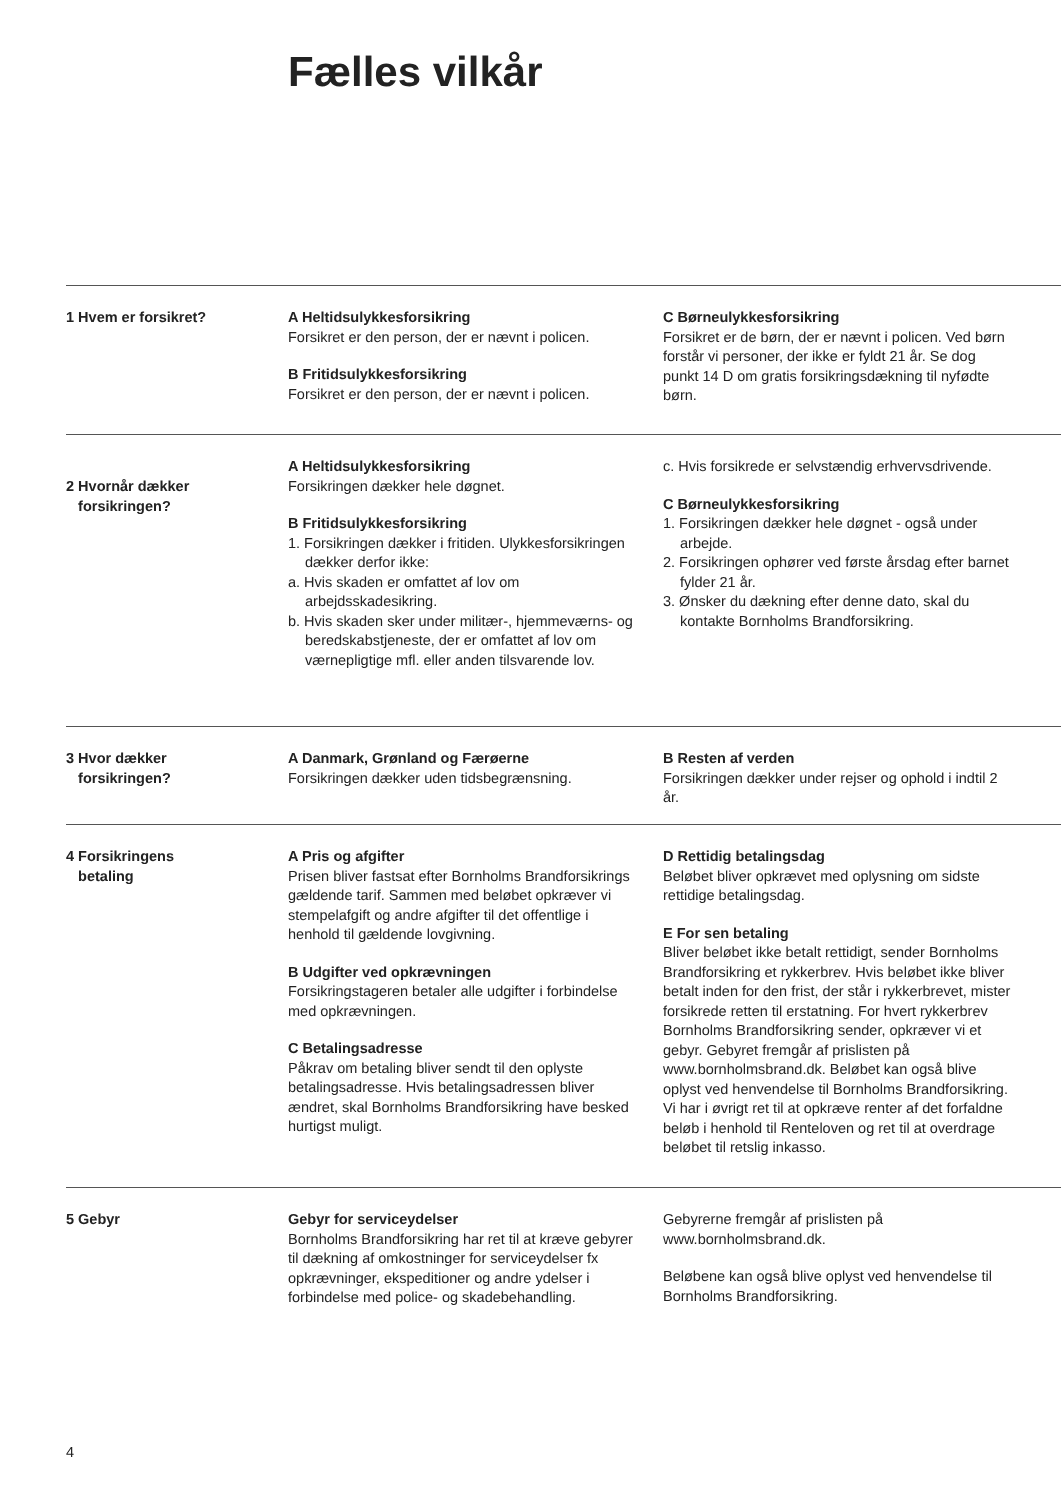Fælles vilkår
1 Hvem er forsikret? A Heltidsulykkesforsikring
Forsikret er den person, der er nævnt i policen.
B Fritidsulykkesforsikring
Forsikret er den person, der er nævnt i policen.
C Børneulykkesforsikring
Forsikret er de børn, der er nævnt i policen. Ved børn forstår vi personer, der ikke er fyldt 21 år. Se dog punkt 14 D om gratis forsikringsdækning til nyfødte børn.
2 Hvornår dækker
forsikringen?
A Heltidsulykkesforsikring
Forsikringen dækker hele døgnet.
B Fritidsulykkesforsikring
1. Forsikringen dækker i fritiden. Ulykkesforsikringen dækker derfor ikke:
a. Hvis skaden er omfattet af lov om arbejdsskadesikring.
b. Hvis skaden sker under militær-, hjemmeværns- og beredskabstjeneste, der er omfattet af lov om værnepligtige mfl. eller anden tilsvarende lov.
c. Hvis forsikrede er selvstændig erhvervsdrivende.
C Børneulykkesforsikring
1. Forsikringen dækker hele døgnet - også under arbejde.
2. Forsikringen ophører ved første årsdag efter barnet fylder 21 år.
3. Ønsker du dækning efter denne dato, skal du kontakte Bornholms Brandforsikring.
3 Hvor dækker
forsikringen?
A Danmark, Grønland og Færøerne
Forsikringen dækker uden tidsbegrænsning.
B Resten af verden
Forsikringen dækker under rejser og ophold i indtil 2 år.
4 Forsikringens
betaling
A Pris og afgifter
Prisen bliver fastsat efter Bornholms Brandforsikrings gældende tarif. Sammen med beløbet opkræver vi stempelafgift og andre afgifter til det offentlige i henhold til gældende lovgivning.
B Udgifter ved opkrævningen
Forsikringstageren betaler alle udgifter i forbindelse med opkrævningen.
C Betalingsadresse
Påkrav om betaling bliver sendt til den oplyste betalingsadresse. Hvis betalingsadressen bliver ændret, skal Bornholms Brandforsikring have besked hurtigst muligt.
D Rettidig betalingsdag
Beløbet bliver opkrævet med oplysning om sidste rettidige betalingsdag.
E For sen betaling
Bliver beløbet ikke betalt rettidigt, sender Bornholms Brandforsikring et rykkerbrev. Hvis beløbet ikke bliver betalt inden for den frist, der står i rykkerbrevet, mister forsikrede retten til erstatning. For hvert rykkerbrev Bornholms Brandforsikring sender, opkræver vi et gebyr. Gebyret fremgår af prislisten på www.bornholmsbrand.dk. Beløbet kan også blive oplyst ved henvendelse til Bornholms Brandforsikring. Vi har i øvrigt ret til at opkræve renter af det forfaldne beløb i henhold til Renteloven og ret til at overdrage beløbet til retslig inkasso.
5 Gebyr Gebyr for serviceydelser
Bornholms Brandforsikring har ret til at kræve gebyrer til dækning af omkostninger for serviceydelser fx opkrævninger, ekspeditioner og andre ydelser i forbindelse med police- og skadebehandling.
Gebyrerne fremgår af prislisten på www.bornholmsbrand.dk.
Beløbene kan også blive oplyst ved henvendelse til Bornholms Brandforsikring.
4